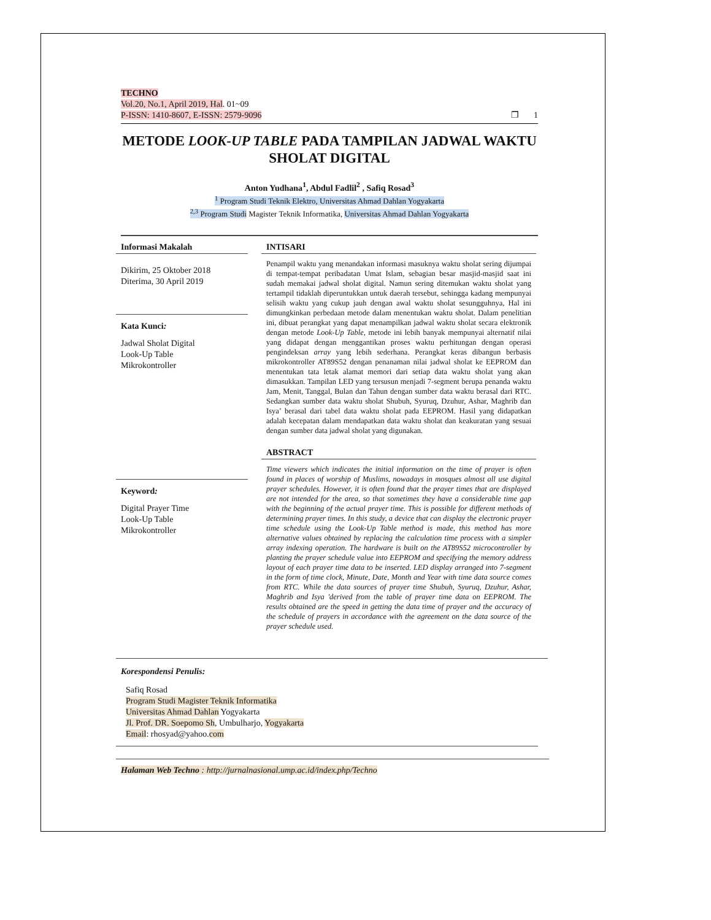TECHNO
Vol.20, No.1, April 2019, Hal. 01~09
P-ISSN: 1410-8607, E-ISSN: 2579-9096 ❐ 1
METODE LOOK-UP TABLE PADA TAMPILAN JADWAL WAKTU SHOLAT DIGITAL
Anton Yudhana<sup>1</sup>, Abdul Fadlil<sup>2</sup> , Safiq Rosad<sup>3</sup>
<sup>1</sup> Program Studi Teknik Elektro, Universitas Ahmad Dahlan Yogyakarta
<sup>2,3</sup> Program Studi Magister Teknik Informatika, Universitas Ahmad Dahlan Yogyakarta
Informasi Makalah
Dikirim, 25 Oktober 2018
Diterima, 30 April 2019
Kata Kunci:
Jadwal Sholat Digital
Look-Up Table
Mikrokontroller
Keyword:
Digital Prayer Time
Look-Up Table
Mikrokontroller
INTISARI
Penampil waktu yang menandakan informasi masuknya waktu sholat sering dijumpai di tempat-tempat peribadatan Umat Islam, sebagian besar masjid-masjid saat ini sudah memakai jadwal sholat digital. Namun sering ditemukan waktu sholat yang tertampil tidaklah diperuntukkan untuk daerah tersebut, sehingga kadang mempunyai selisih waktu yang cukup jauh dengan awal waktu sholat sesungguhnya, Hal ini dimungkinkan perbedaan metode dalam menentukan waktu sholat. Dalam penelitian ini, dibuat perangkat yang dapat menampilkan jadwal waktu sholat secara elektronik dengan metode Look-Up Table, metode ini lebih banyak mempunyai alternatif nilai yang didapat dengan menggantikan proses waktu perhitungan dengan operasi pengindeksan array yang lebih sederhana. Perangkat keras dibangun berbasis mikrokontroller AT89S52 dengan penanaman nilai jadwal sholat ke EEPROM dan menentukan tata letak alamat memori dari setiap data waktu sholat yang akan dimasukkan. Tampilan LED yang tersusun menjadi 7-segment berupa penanda waktu Jam, Menit, Tanggal, Bulan dan Tahun dengan sumber data waktu berasal dari RTC. Sedangkan sumber data waktu sholat Shubuh, Syuruq, Dzuhur, Ashar, Maghrib dan Isya’ berasal dari tabel data waktu sholat pada EEPROM. Hasil yang didapatkan adalah kecepatan dalam mendapatkan data waktu sholat dan keakuratan yang sesuai dengan sumber data jadwal sholat yang digunakan.
ABSTRACT
Time viewers which indicates the initial information on the time of prayer is often found in places of worship of Muslims, nowadays in mosques almost all use digital prayer schedules. However, it is often found that the prayer times that are displayed are not intended for the area, so that sometimes they have a considerable time gap with the beginning of the actual prayer time. This is possible for different methods of determining prayer times. In this study, a device that can display the electronic prayer time schedule using the Look-Up Table method is made, this method has more alternative values obtained by replacing the calculation time process with a simpler array indexing operation. The hardware is built on the AT89S52 microcontroller by planting the prayer schedule value into EEPROM and specifying the memory address layout of each prayer time data to be inserted. LED display arranged into 7-segment in the form of time clock, Minute, Date, Month and Year with time data source comes from RTC. While the data sources of prayer time Shubuh, Syuruq, Dzuhur, Ashar, Maghrib and Isya 'derived from the table of prayer time data on EEPROM. The results obtained are the speed in getting the data time of prayer and the accuracy of the schedule of prayers in accordance with the agreement on the data source of the prayer schedule used.
Korespondensi Penulis:
Safiq Rosad
Program Studi Magister Teknik Informatika
Universitas Ahmad Dahlan Yogyakarta
Jl. Prof. DR. Soepomo Sh, Umbulharjo, Yogyakarta
Email: rhosyad@yahoo.com
Halaman Web Techno : http://jurnalnasional.ump.ac.id/index.php/Techno